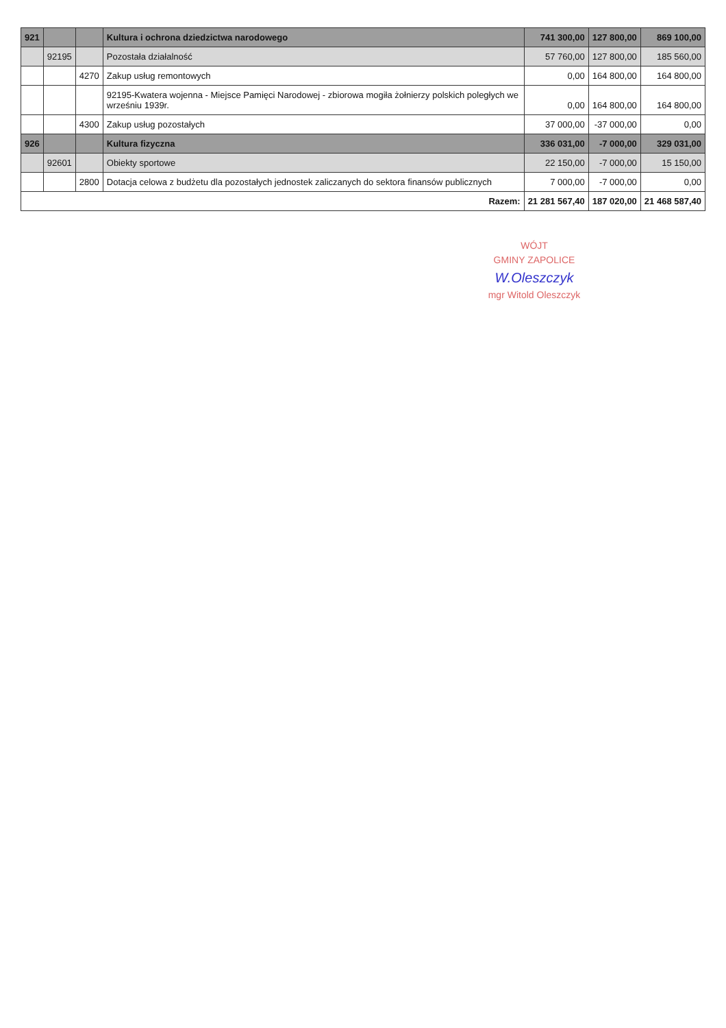| 921 | | | Kultura i ochrona dziedzictwa narodowego | 741 300,00 | 127 800,00 | 869 100,00 |
| | 92195 | | Pozostała działalność | 57 760,00 | 127 800,00 | 185 560,00 |
| | | 4270 | Zakup usług remontowych | 0,00 | 164 800,00 | 164 800,00 |
| | | | 92195-Kwatera wojenna - Miejsce Pamięci Narodowej - zbiorowa mogiła żołnierzy polskich poległych we wrześniu 1939r. | 0,00 | 164 800,00 | 164 800,00 |
| | | 4300 | Zakup usług pozostałych | 37 000,00 | -37 000,00 | 0,00 |
| 926 | | | Kultura fizyczna | 336 031,00 | -7 000,00 | 329 031,00 |
| | 92601 | | Obiekty sportowe | 22 150,00 | -7 000,00 | 15 150,00 |
| | | 2800 | Dotacja celowa z budżetu dla pozostałych jednostek zaliczanych do sektora finansów publicznych | 7 000,00 | -7 000,00 | 0,00 |
| Razem: | | | | 21 281 567,40 | 187 020,00 | 21 468 587,40 |
WÓJT
GMINY ZAPOLICE
W.Oleszczyk
mgr Witold Oleszczyk